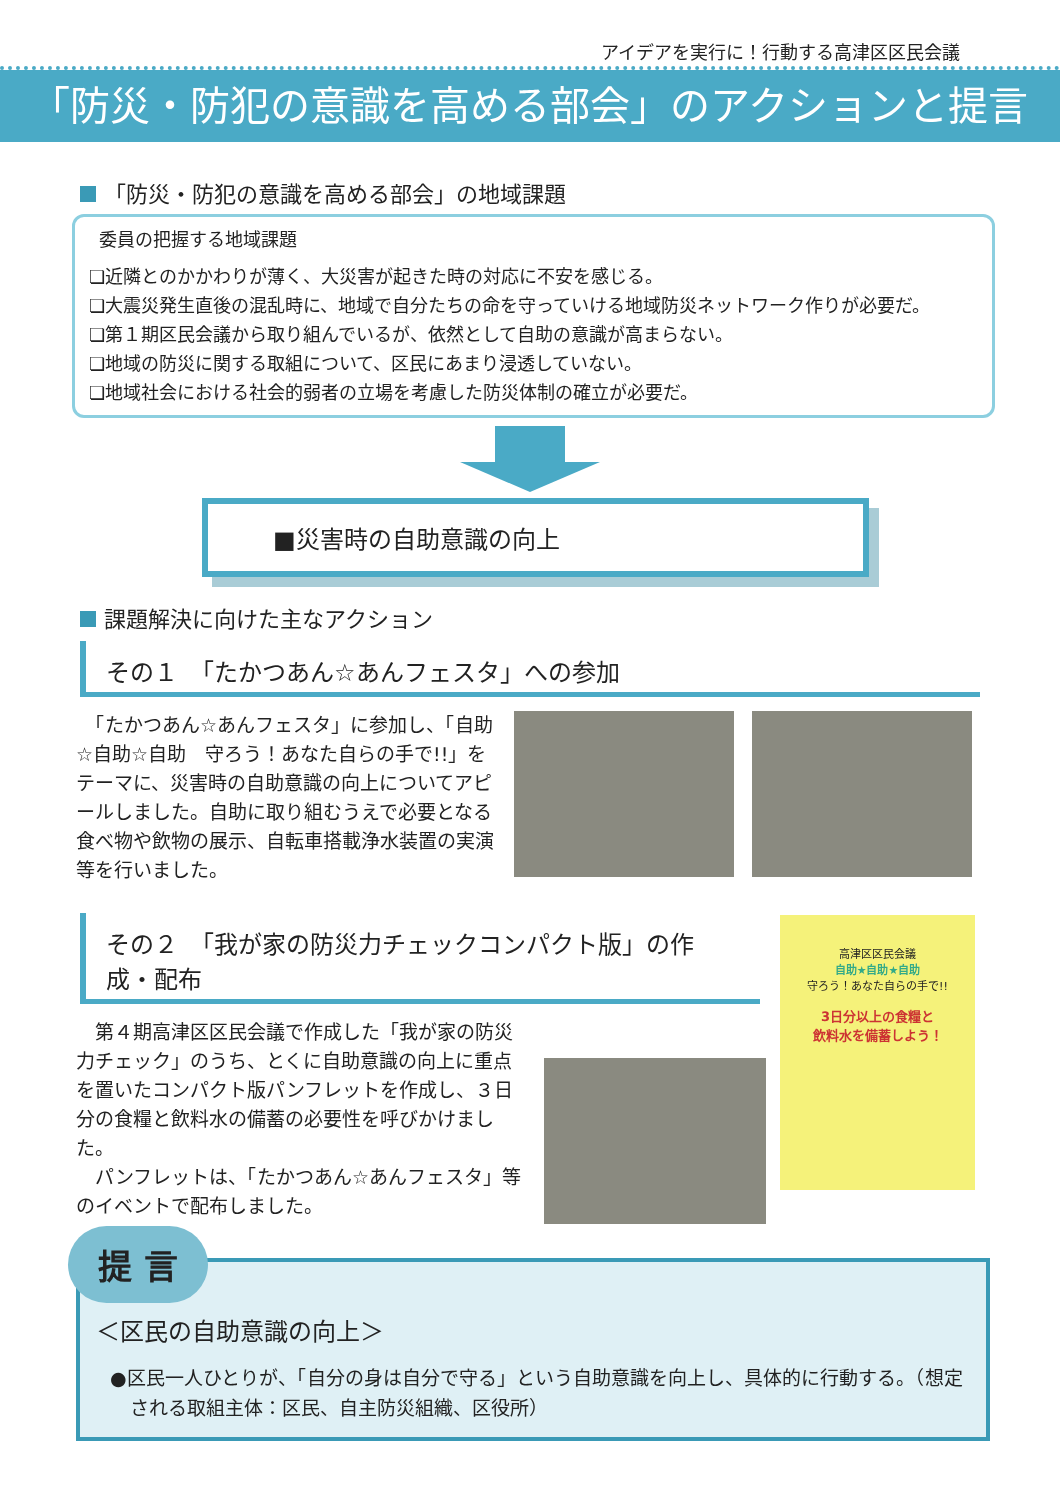アイデアを実行に！行動する高津区区民会議
「防災・防犯の意識を高める部会」のアクションと提言
「防災・防犯の意識を高める部会」の地域課題
委員の把握する地域課題
❏近隣とのかかわりが薄く、大災害が起きた時の対応に不安を感じる。
❏大震災発生直後の混乱時に、地域で自分たちの命を守っていける地域防災ネットワーク作りが必要だ。
❏第１期区民会議から取り組んでいるが、依然として自助の意識が高まらない。
❏地域の防災に関する取組について、区民にあまり浸透していない。
❏地域社会における社会的弱者の立場を考慮した防災体制の確立が必要だ。
■災害時の自助意識の向上
課題解決に向けた主なアクション
その１　「たかつあん☆あんフェスタ」への参加
　「たかつあん☆あんフェスタ」に参加し、「自助☆自助☆自助　守ろう！あなた自らの手で!!」をテーマに、災害時の自助意識の向上についてアピールしました。自助に取り組むうえで必要となる食べ物や飲物の展示、自転車搭載浄水装置の実演等を行いました。
その２　「我が家の防災力チェックコンパクト版」の作成・配布
　第４期高津区区民会議で作成した「我が家の防災力チェック」のうち、とくに自助意識の向上に重点を置いたコンパクト版パンフレットを作成し、３日分の食糧と飲料水の備蓄の必要性を呼びかけました。
　パンフレットは、「たかつあん☆あんフェスタ」等のイベントで配布しました。
高津区区民会議
自助★自助★自助
守ろう！あなた自らの手で!!
3日分以上の食糧と
飲料水を備蓄しよう！
提 言
＜区民の自助意識の向上＞
●区民一人ひとりが、「自分の身は自分で守る」という自助意識を向上し、具体的に行動する。（想定される取組主体：区民、自主防災組織、区役所）